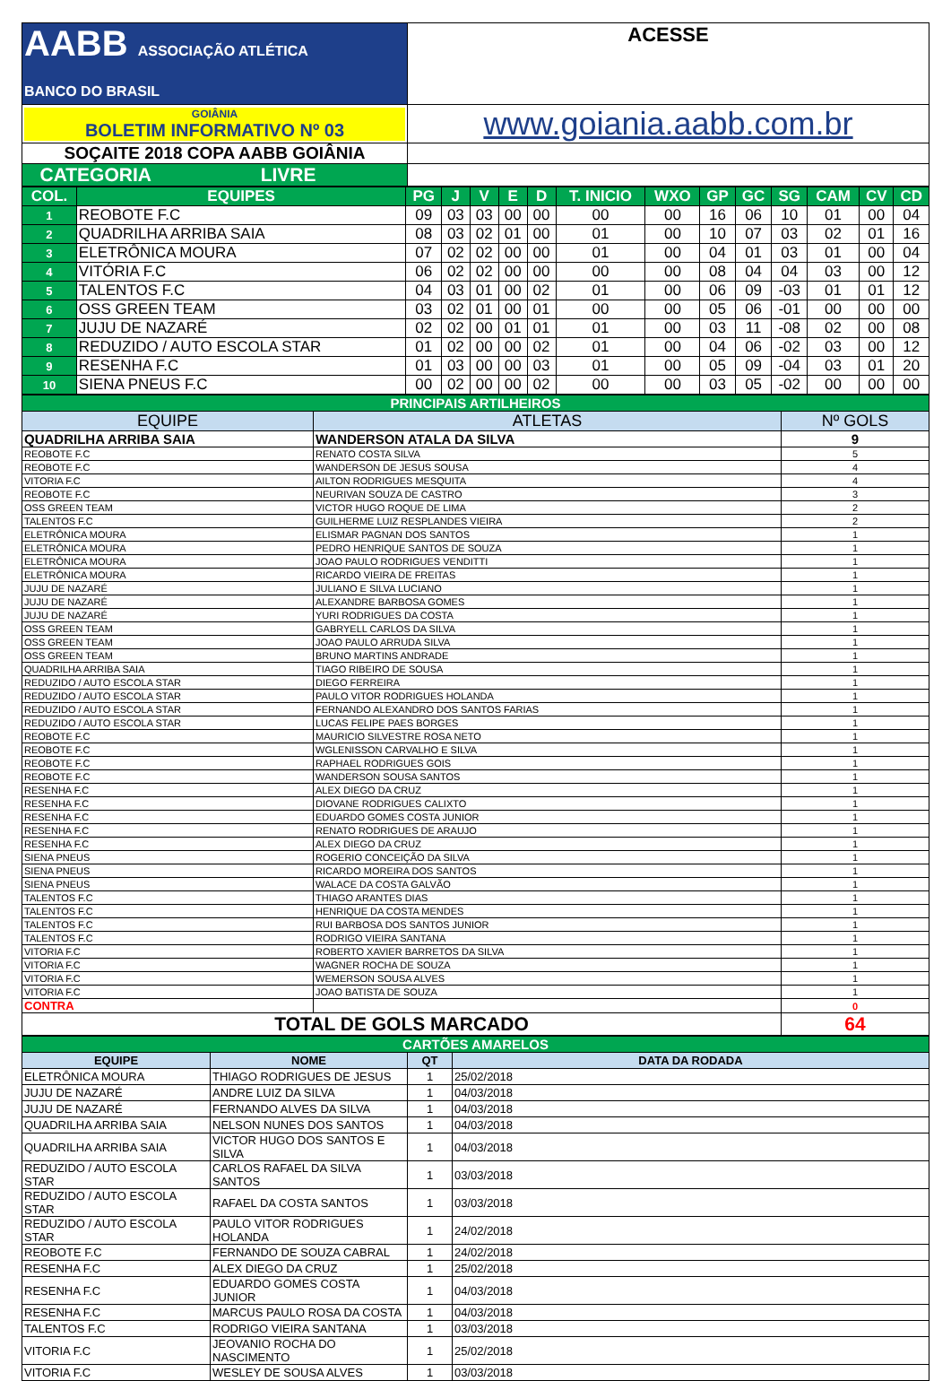| AABB ASSOCIAÇÃO ATLÉTICA BANCO DO BRASIL | ACESSE |
| GOIÂNIA BOLETIM INFORMATIVO Nº 03 | www.goiania.aabb.com.br |
| SOÇAITE 2018 COPA AABB GOIÂNIA | |
| CATEGORIA LIVRE | |
| COL. | EQUIPES | PG | J | V | E | D | T. INICIO | WXO | GP | GC | SG | CAM | CV | CD |
| 1 | REOBOTE F.C | 09 | 03 | 03 | 00 | 00 | 00 | 00 | 16 | 06 | 10 | 01 | 00 | 04 |
| 2 | QUADRILHA ARRIBA SAIA | 08 | 03 | 02 | 01 | 00 | 01 | 00 | 10 | 07 | 03 | 02 | 01 | 16 |
| 3 | ELETRÔNICA MOURA | 07 | 02 | 02 | 00 | 00 | 01 | 00 | 04 | 01 | 03 | 01 | 00 | 04 |
| 4 | VITÓRIA F.C | 06 | 02 | 02 | 00 | 00 | 00 | 00 | 08 | 04 | 04 | 03 | 00 | 12 |
| 5 | TALENTOS F.C | 04 | 03 | 01 | 00 | 02 | 01 | 00 | 06 | 09 | -03 | 01 | 01 | 12 |
| 6 | OSS GREEN TEAM | 03 | 02 | 01 | 00 | 01 | 00 | 00 | 05 | 06 | -01 | 00 | 00 | 00 |
| 7 | JUJU DE NAZARÉ | 02 | 02 | 00 | 01 | 01 | 01 | 00 | 03 | 11 | -08 | 02 | 00 | 08 |
| 8 | REDUZIDO / AUTO ESCOLA STAR | 01 | 02 | 00 | 00 | 02 | 01 | 00 | 04 | 06 | -02 | 03 | 00 | 12 |
| 9 | RESENHA F.C | 01 | 03 | 00 | 00 | 03 | 01 | 00 | 05 | 09 | -04 | 03 | 01 | 20 |
| 10 | SIENA PNEUS F.C | 00 | 02 | 00 | 00 | 02 | 00 | 00 | 03 | 05 | -02 | 00 | 00 | 00 |
| PRINCIPAIS ARTILHEIROS | | |
| EQUIPE | ATLETAS | Nº GOLS |
| QUADRILHA ARRIBA SAIA | WANDERSON ATALA DA SILVA | 9 |
| REOBOTE F.C | RENATO COSTA SILVA | 5 |
| REOBOTE F.C | WANDERSON DE JESUS SOUSA | 4 |
| VITORIA F.C | AILTON RODRIGUES MESQUITA | 4 |
| REOBOTE F.C | NEURIVAN SOUZA DE CASTRO | 3 |
| OSS GREEN TEAM | VICTOR HUGO ROQUE DE LIMA | 2 |
| TALENTOS F.C | GUILHERME LUIZ RESPLANDES VIEIRA | 2 |
| ELETRÔNICA MOURA | ELISMAR PAGNAN DOS SANTOS | 1 |
| ELETRÔNICA MOURA | PEDRO HENRIQUE SANTOS DE SOUZA | 1 |
| ELETRÔNICA MOURA | JOAO PAULO RODRIGUES VENDITTI | 1 |
| ELETRÔNICA MOURA | RICARDO VIEIRA DE FREITAS | 1 |
| JUJU DE NAZARÉ | JULIANO E SILVA LUCIANO | 1 |
| JUJU DE NAZARÉ | ALEXANDRE BARBOSA GOMES | 1 |
| JUJU DE NAZARÉ | YURI RODRIGUES DA COSTA | 1 |
| OSS GREEN TEAM | GABRYELL CARLOS DA SILVA | 1 |
| OSS GREEN TEAM | JOAO PAULO ARRUDA SILVA | 1 |
| OSS GREEN TEAM | BRUNO MARTINS ANDRADE | 1 |
| QUADRILHA ARRIBA SAIA | TIAGO RIBEIRO DE SOUSA | 1 |
| REDUZIDO / AUTO ESCOLA STAR | DIEGO FERREIRA | 1 |
| REDUZIDO / AUTO ESCOLA STAR | PAULO VITOR RODRIGUES HOLANDA | 1 |
| REDUZIDO / AUTO ESCOLA STAR | FERNANDO ALEXANDRO DOS SANTOS FARIAS | 1 |
| REDUZIDO / AUTO ESCOLA STAR | LUCAS FELIPE PAES BORGES | 1 |
| REOBOTE F.C | MAURICIO SILVESTRE ROSA NETO | 1 |
| REOBOTE F.C | WGLENISSON CARVALHO E SILVA | 1 |
| REOBOTE F.C | RAPHAEL RODRIGUES GOIS | 1 |
| REOBOTE F.C | WANDERSON SOUSA SANTOS | 1 |
| RESENHA F.C | ALEX DIEGO DA CRUZ | 1 |
| RESENHA F.C | DIOVANE RODRIGUES CALIXTO | 1 |
| RESENHA F.C | EDUARDO GOMES COSTA JUNIOR | 1 |
| RESENHA F.C | RENATO RODRIGUES DE ARAUJO | 1 |
| RESENHA F.C | ALEX DIEGO DA CRUZ | 1 |
| SIENA PNEUS | ROGERIO CONCEIÇÃO DA SILVA | 1 |
| SIENA PNEUS | RICARDO MOREIRA DOS SANTOS | 1 |
| SIENA PNEUS | WALACE DA COSTA GALVÃO | 1 |
| TALENTOS F.C | THIAGO ARANTES DIAS | 1 |
| TALENTOS F.C | HENRIQUE DA COSTA MENDES | 1 |
| TALENTOS F.C | RUI BARBOSA DOS SANTOS JUNIOR | 1 |
| TALENTOS F.C | RODRIGO VIEIRA SANTANA | 1 |
| VITORIA F.C | ROBERTO XAVIER BARRETOS DA SILVA | 1 |
| VITORIA F.C | WAGNER ROCHA DE SOUZA | 1 |
| VITORIA F.C | WEMERSON SOUSA ALVES | 1 |
| VITORIA F.C | JOAO BATISTA DE SOUZA | 1 |
| CONTRA | | 0 |
| TOTAL DE GOLS MARCADO | | 64 |
| CARTÕES AMARELOS | | | |
| EQUIPE | NOME | QT | DATA DA RODADA |
| ELETRÔNICA MOURA | THIAGO RODRIGUES DE JESUS | 1 | 25/02/2018 |
| JUJU DE NAZARÉ | ANDRE LUIZ DA SILVA | 1 | 04/03/2018 |
| JUJU DE NAZARÉ | FERNANDO ALVES DA SILVA | 1 | 04/03/2018 |
| QUADRILHA ARRIBA SAIA | NELSON NUNES DOS SANTOS | 1 | 04/03/2018 |
| QUADRILHA ARRIBA SAIA | VICTOR HUGO DOS SANTOS E SILVA | 1 | 04/03/2018 |
| REDUZIDO / AUTO ESCOLA STAR | CARLOS RAFAEL DA SILVA SANTOS | 1 | 03/03/2018 |
| REDUZIDO / AUTO ESCOLA STAR | RAFAEL DA COSTA SANTOS | 1 | 03/03/2018 |
| REDUZIDO / AUTO ESCOLA STAR | PAULO VITOR RODRIGUES HOLANDA | 1 | 24/02/2018 |
| REOBOTE F.C | FERNANDO DE SOUZA CABRAL | 1 | 24/02/2018 |
| RESENHA F.C | ALEX DIEGO DA CRUZ | 1 | 25/02/2018 |
| RESENHA F.C | EDUARDO GOMES COSTA JUNIOR | 1 | 04/03/2018 |
| RESENHA F.C | MARCUS PAULO ROSA DA COSTA | 1 | 04/03/2018 |
| TALENTOS F.C | RODRIGO VIEIRA SANTANA | 1 | 03/03/2018 |
| VITORIA F.C | JEOVANIO ROCHA DO NASCIMENTO | 1 | 25/02/2018 |
| VITORIA F.C | WESLEY DE SOUSA ALVES | 1 | 03/03/2018 |